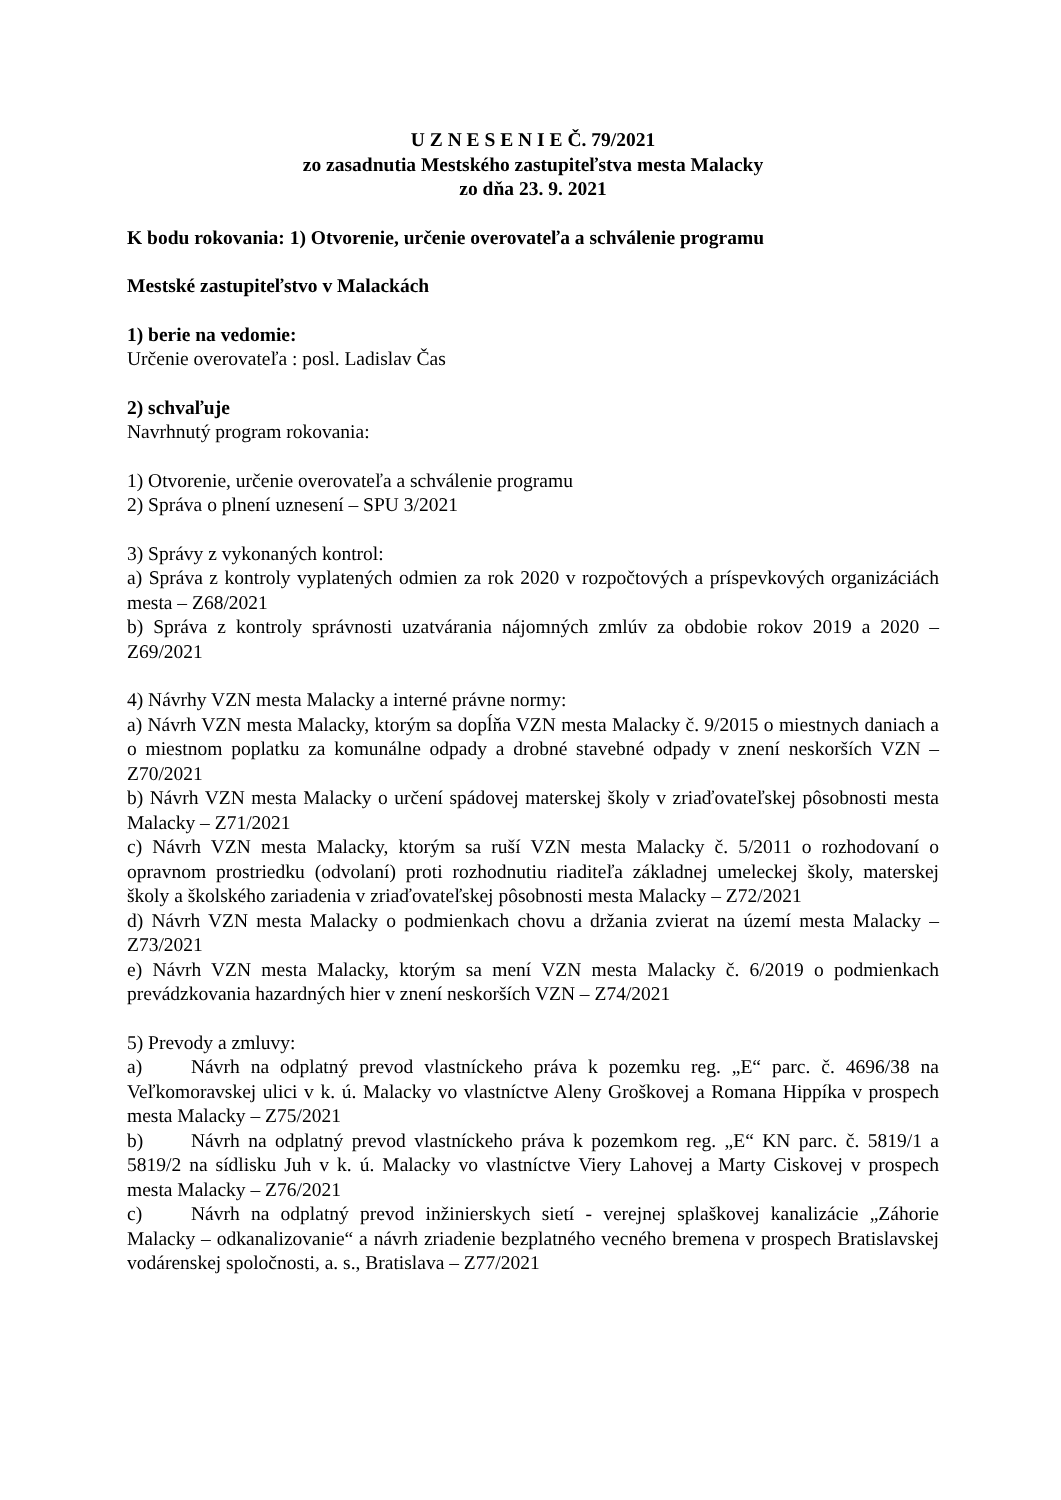U Z N E S E N I E Č. 79/2021
zo zasadnutia Mestského zastupiteľstva mesta Malacky
zo dňa 23. 9. 2021
K bodu rokovania: 1) Otvorenie, určenie overovateľa a schválenie programu
Mestské zastupiteľstvo v Malackách
1) berie na vedomie:
Určenie overovateľa : posl. Ladislav Čas
2) schvaľuje
Navrhnutý program rokovania:
1) Otvorenie, určenie overovateľa a schválenie programu
2) Správa o plnení uznesení – SPU 3/2021
3) Správy z vykonaných kontrol:
a) Správa z kontroly vyplatených odmien za rok 2020 v rozpočtových a príspevkových organizáciách mesta – Z68/2021
b) Správa z kontroly správnosti uzatvárania nájomných zmlúv za obdobie rokov 2019 a 2020 – Z69/2021
4) Návrhy VZN mesta Malacky a interné právne normy:
a) Návrh VZN mesta Malacky, ktorým sa dopĺňa VZN mesta Malacky č. 9/2015 o miestnych daniach a o miestnom poplatku za komunálne odpady a drobné stavebné odpady v znení neskorších VZN – Z70/2021
b) Návrh VZN mesta Malacky o určení spádovej materskej školy v zriaďovateľskej pôsobnosti mesta Malacky – Z71/2021
c) Návrh VZN mesta Malacky, ktorým sa ruší VZN mesta Malacky č. 5/2011 o rozhodovaní o opravnom prostriedku (odvolaní) proti rozhodnutiu riaditeľa základnej umeleckej školy, materskej školy a školského zariadenia v zriaďovateľskej pôsobnosti mesta Malacky – Z72/2021
d) Návrh VZN mesta Malacky o podmienkach chovu a držania zvierat na území mesta Malacky – Z73/2021
e) Návrh VZN mesta Malacky, ktorým sa mení VZN mesta Malacky č. 6/2019 o podmienkach prevádzkovania hazardných hier v znení neskorších VZN – Z74/2021
5) Prevody a zmluvy:
a) Návrh na odplatný prevod vlastníckeho práva k pozemku reg. „E“ parc. č. 4696/38 na Veľkomoravskej ulici v k. ú. Malacky vo vlastníctve Aleny Groškovej a Romana Hippíka v prospech mesta Malacky – Z75/2021
b) Návrh na odplatný prevod vlastníckeho práva k pozemkom reg. „E“ KN parc. č. 5819/1 a 5819/2 na sídlisku Juh v k. ú. Malacky vo vlastníctve Viery Lahovej a Marty Ciskovej v prospech mesta Malacky – Z76/2021
c) Návrh na odplatný prevod inžinierskych sietí - verejnej splaškovej kanalizácie „Záhorie Malacky – odkanalizovanie“ a návrh zriadenie bezplatného vecného bremena v prospech Bratislavskej vodárenskej spoločnosti, a. s., Bratislava – Z77/2021